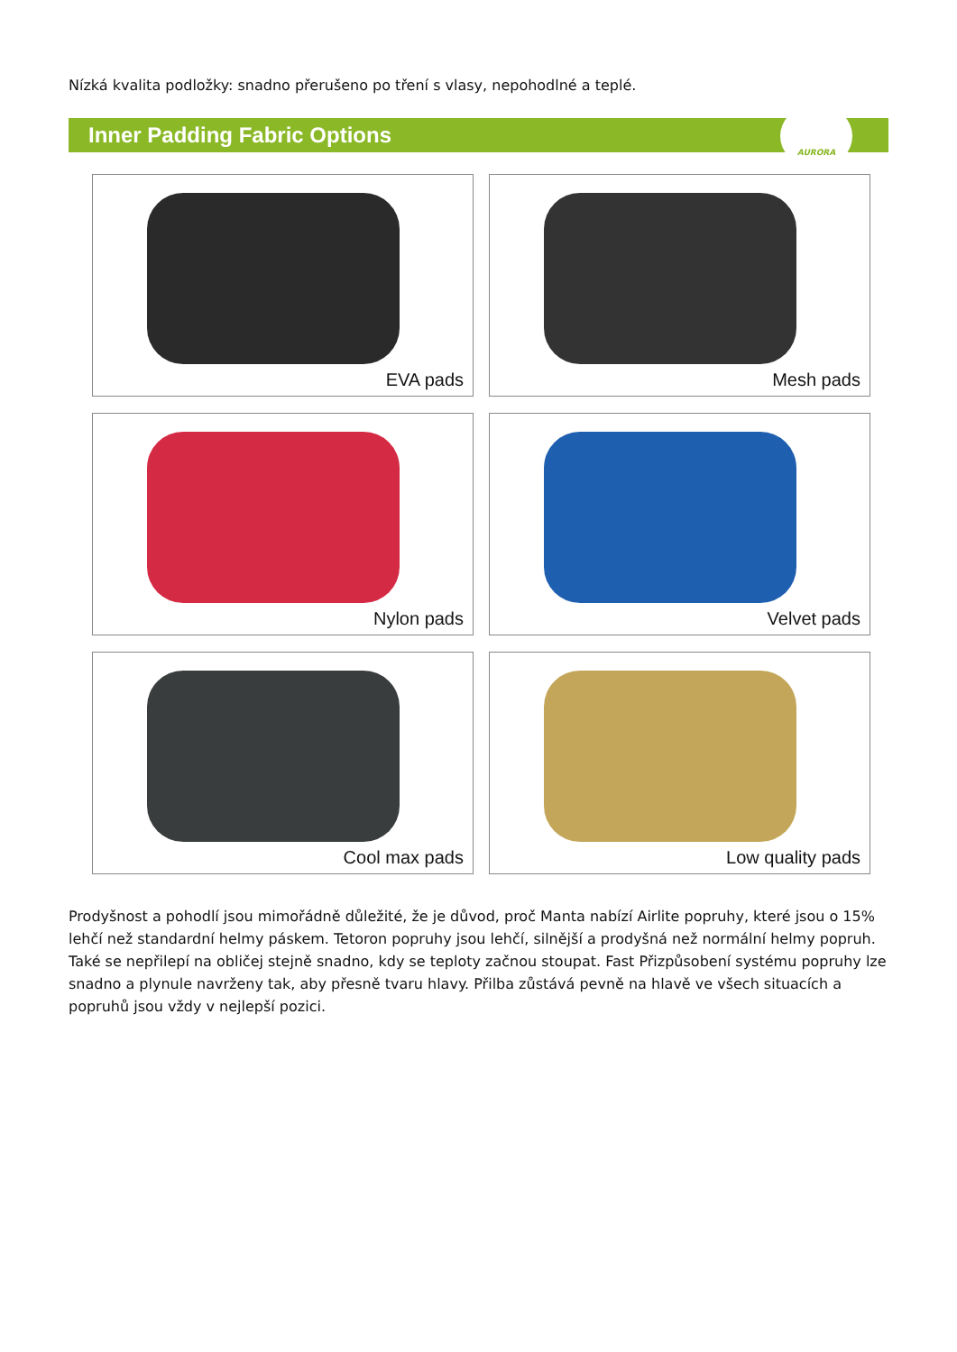Nízká kvalita podložky: snadno přerušeno po tření s vlasy, nepohodlné a teplé.
Inner Padding Fabric Options
AURORA
EVA pads
Mesh pads
Nylon pads
Velvet pads
Cool max pads
Low quality pads
Prodyšnost a pohodlí jsou mimořádně důležité, že je důvod, proč Manta nabízí Airlite popruhy, které jsou o 15% lehčí než standardní helmy páskem. Tetoron popruhy jsou lehčí, silnější a prodyšná než normální helmy popruh. Také se nepřilepí na obličej stejně snadno, kdy se teploty začnou stoupat. Fast Přizpůsobení systému popruhy lze snadno a plynule navrženy tak, aby přesně tvaru hlavy. Přilba zůstává pevně na hlavě ve všech situacích a popruhů jsou vždy v nejlepší pozici.